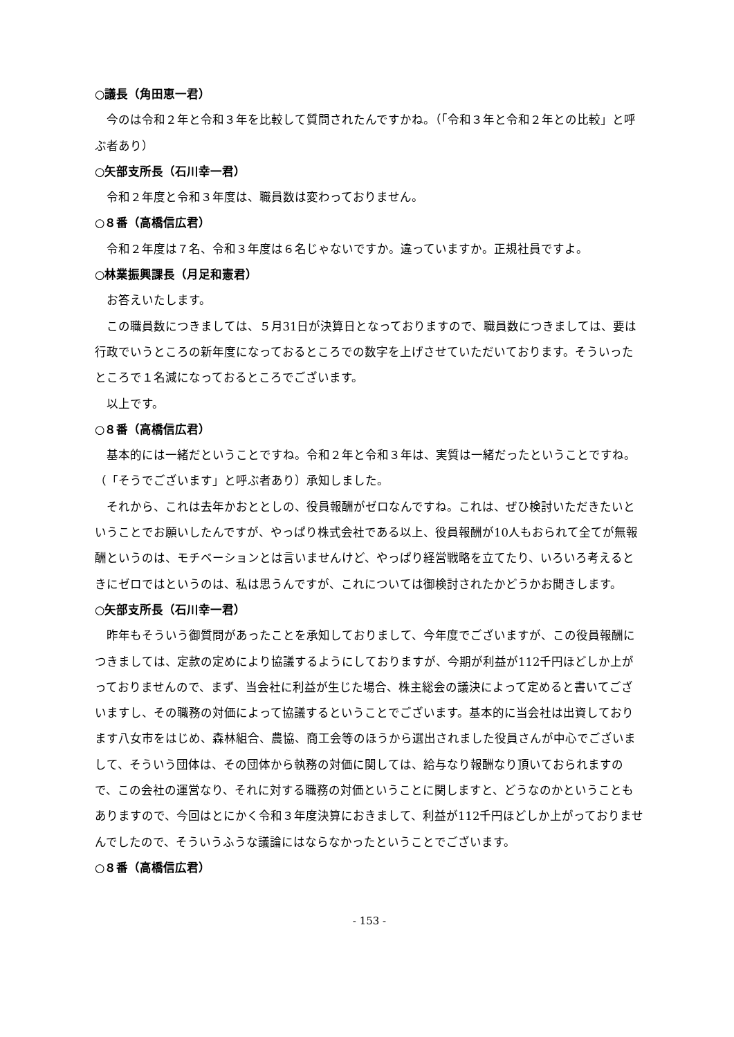○議長（角田恵一君）
今のは令和２年と令和３年を比較して質問されたんですかね。（「令和３年と令和２年との比較」と呼ぶ者あり）
○矢部支所長（石川幸一君）
令和２年度と令和３年度は、職員数は変わっておりません。
○８番（高橋信広君）
令和２年度は７名、令和３年度は６名じゃないですか。違っていますか。正規社員ですよ。
○林業振興課長（月足和憲君）
お答えいたします。
この職員数につきましては、５月31日が決算日となっておりますので、職員数につきましては、要は行政でいうところの新年度になっておるところでの数字を上げさせていただいております。そういったところで１名減になっておるところでございます。
以上です。
○８番（高橋信広君）
基本的には一緒だということですね。令和２年と令和３年は、実質は一緒だったということですね。（「そうでございます」と呼ぶ者あり）承知しました。
それから、これは去年かおととしの、役員報酬がゼロなんですね。これは、ぜひ検討いただきたいということでお願いしたんですが、やっぱり株式会社である以上、役員報酬が10人もおられて全てが無報酬というのは、モチベーションとは言いませんけど、やっぱり経営戦略を立てたり、いろいろ考えるときにゼロではというのは、私は思うんですが、これについては御検討されたかどうかお聞きします。
○矢部支所長（石川幸一君）
昨年もそういう御質問があったことを承知しておりまして、今年度でございますが、この役員報酬につきましては、定款の定めにより協議するようにしておりますが、今期が利益が112千円ほどしか上がっておりませんので、まず、当会社に利益が生じた場合、株主総会の議決によって定めると書いてございますし、その職務の対価によって協議するということでございます。基本的に当会社は出資しております八女市をはじめ、森林組合、農協、商工会等のほうから選出されました役員さんが中心でございまして、そういう団体は、その団体から執務の対価に関しては、給与なり報酬なり頂いておられますので、この会社の運営なり、それに対する職務の対価ということに関しますと、どうなのかということもありますので、今回はとにかく令和３年度決算におきまして、利益が112千円ほどしか上がっておりませんでしたので、そういうふうな議論にはならなかったということでございます。
○８番（高橋信広君）
- 153 -